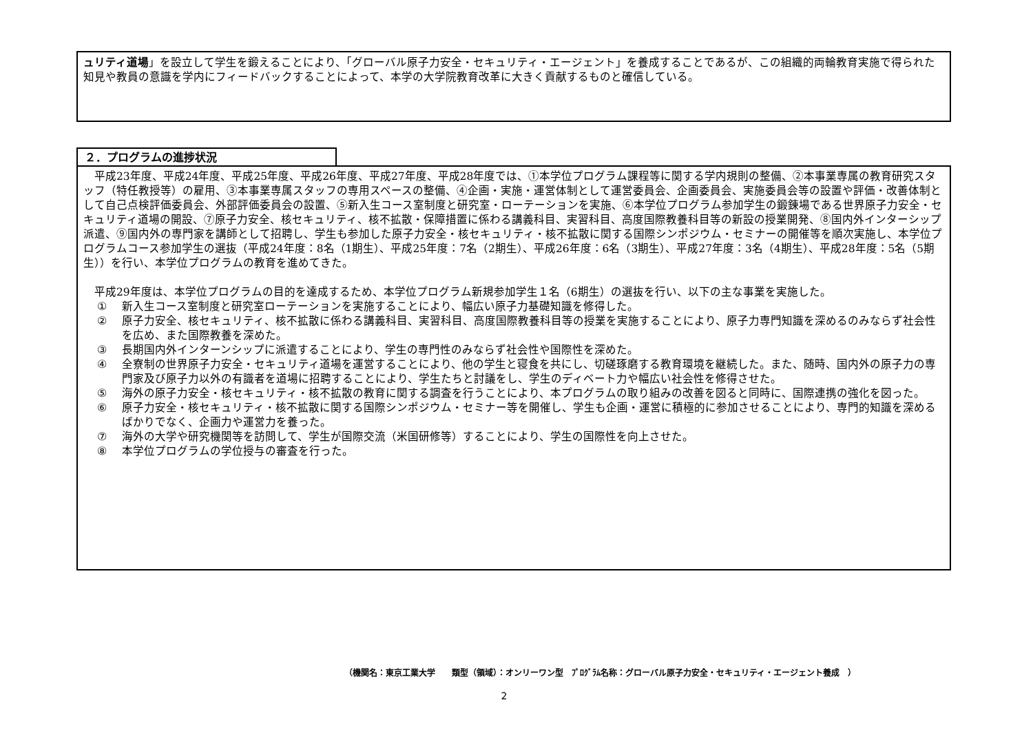ュリティ道場」を設立して学生を鍛えることにより、「グローバル原子力安全・セキュリティ・エージェント」を養成することであるが、この組織的両輪教育実施で得られた知見や教員の意識を学内にフィードバックすることによって、本学の大学院教育改革に大きく貢献するものと確信している。
２．プログラムの進捗状況
　平成23年度、平成24年度、平成25年度、平成26年度、平成27年度、平成28年度では、①本学位プログラム課程等に関する学内規則の整備、②本事業専属の教育研究スタッフ（特任教授等）の雇用、③本事業専属スタッフの専用スペースの整備、④企画・実施・運営体制として運営委員会、企画委員会、実施委員会等の設置や評価・改善体制として自己点検評価委員会、外部評価委員会の設置、⑤新入生コース室制度と研究室・ローテーションを実施、⑥本学位プログラム参加学生の鍛錬場である世界原子力安全・セキュリティ道場の開設、⑦原子力安全、核セキュリティ、核不拡散・保障措置に係わる講義科目、実習科目、高度国際教養科目等の新設の授業開発、⑧国内外インターシップ派遣、⑨国内外の専門家を講師として招聘し、学生も参加した原子力安全・核セキュリティ・核不拡散に関する国際シンポジウム・セミナーの開催等を順次実施し、本学位プログラムコース参加学生の選抜（平成24年度：8名（1期生）、平成25年度：7名（2期生）、平成26年度：6名（3期生）、平成27年度：3名（4期生）、平成28年度：5名（5期生））を行い、本学位プログラムの教育を進めてきた。
　平成29年度は、本学位プログラムの目的を達成するため、本学位プログラム新規参加学生１名（6期生）の選抜を行い、以下の主な事業を実施した。
① 新入生コース室制度と研究室ローテーションを実施することにより、幅広い原子力基礎知識を修得した。
② 原子力安全、核セキュリティ、核不拡散に係わる講義科目、実習科目、高度国際教養科目等の授業を実施することにより、原子力専門知識を深めるのみならず社会性を広め、また国際教養を深めた。
③ 長期国内外インターンシップに派遣することにより、学生の専門性のみならず社会性や国際性を深めた。
④ 全寮制の世界原子力安全・セキュリティ道場を運営することにより、他の学生と寝食を共にし、切磋琢磨する教育環境を継続した。また、随時、国内外の原子力の専門家及び原子力以外の有識者を道場に招聘することにより、学生たちと討議をし、学生のディベート力や幅広い社会性を修得させた。
⑤ 海外の原子力安全・核セキュリティ・核不拡散の教育に関する調査を行うことにより、本プログラムの取り組みの改善を図ると同時に、国際連携の強化を図った。
⑥ 原子力安全・核セキュリティ・核不拡散に関する国際シンポジウム・セミナー等を開催し、学生も企画・運営に積極的に参加させることにより、専門的知識を深めるばかりでなく、企画力や運営力を養った。
⑦ 海外の大学や研究機関等を訪問して、学生が国際交流（米国研修等）することにより、学生の国際性を向上させた。
⑧ 本学位プログラムの学位授与の審査を行った。
（機関名：東京工業大学　　類型（領域）：オンリーワン型　ﾌﾟﾛｸﾞﾗﾑ名称：グローバル原子力安全・セキュリティ・エージェント養成　）
2